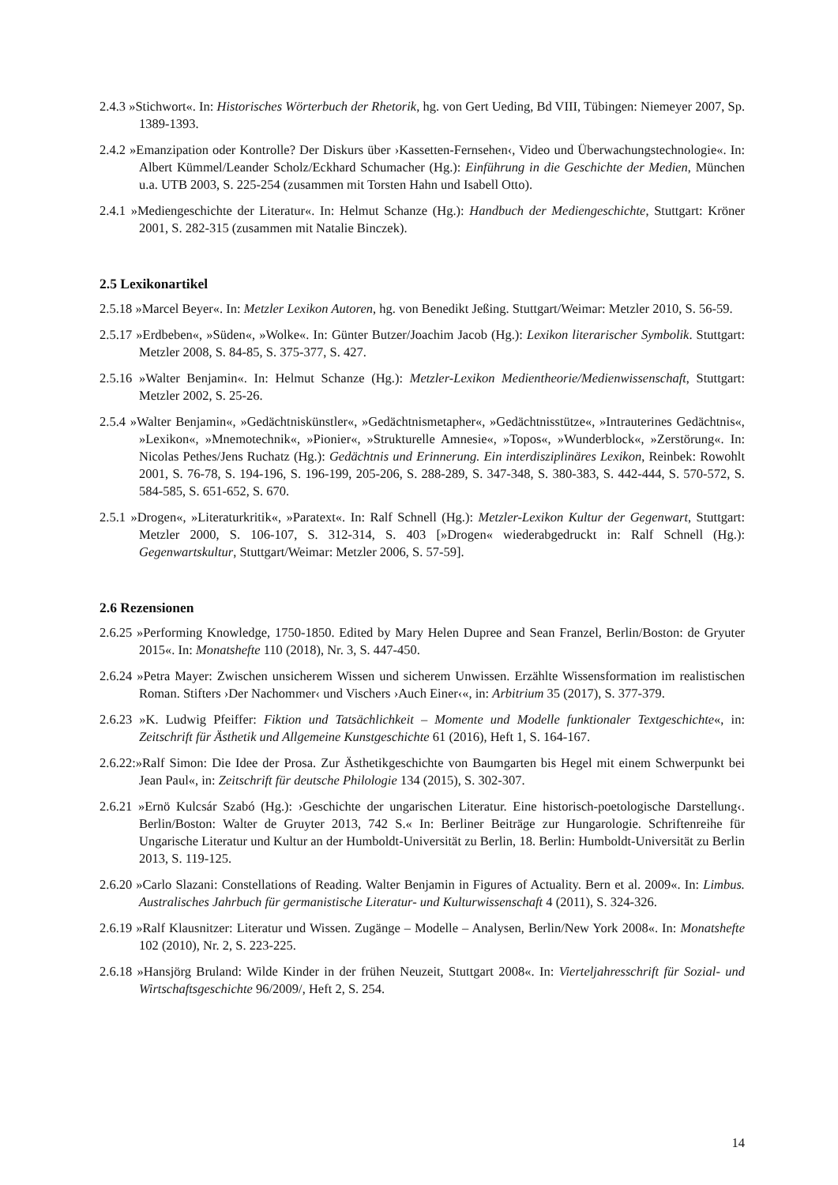2.4.3 »Stichwort«. In: Historisches Wörterbuch der Rhetorik, hg. von Gert Ueding, Bd VIII, Tübingen: Niemeyer 2007, Sp. 1389-1393.
2.4.2 »Emanzipation oder Kontrolle? Der Diskurs über ›Kassetten-Fernsehen‹, Video und Überwachungstechnologie«. In: Albert Kümmel/Leander Scholz/Eckhard Schumacher (Hg.): Einführung in die Geschichte der Medien, München u.a. UTB 2003, S. 225-254 (zusammen mit Torsten Hahn und Isabell Otto).
2.4.1 »Mediengeschichte der Literatur«. In: Helmut Schanze (Hg.): Handbuch der Mediengeschichte, Stuttgart: Kröner 2001, S. 282-315 (zusammen mit Natalie Binczek).
2.5 Lexikonartikel
2.5.18 »Marcel Beyer«. In: Metzler Lexikon Autoren, hg. von Benedikt Jeßing. Stuttgart/Weimar: Metzler 2010, S. 56-59.
2.5.17 »Erdbeben«, »Süden«, »Wolke«. In: Günter Butzer/Joachim Jacob (Hg.): Lexikon literarischer Symbolik. Stuttgart: Metzler 2008, S. 84-85, S. 375-377, S. 427.
2.5.16 »Walter Benjamin«. In: Helmut Schanze (Hg.): Metzler-Lexikon Medientheorie/Medienwissenschaft, Stuttgart: Metzler 2002, S. 25-26.
2.5.4 »Walter Benjamin«, »Gedächtniskünstler«, »Gedächtnismetapher«, »Gedächtnisstütze«, »Intrauterines Gedächtnis«, »Lexikon«, »Mnemotechnik«, »Pionier«, »Strukturelle Amnesie«, »Topos«, »Wunderblock«, »Zerstörung«. In: Nicolas Pethes/Jens Ruchatz (Hg.): Gedächtnis und Erinnerung. Ein interdisziplinäres Lexikon, Reinbek: Rowohlt 2001, S. 76-78, S. 194-196, S. 196-199, 205-206, S. 288-289, S. 347-348, S. 380-383, S. 442-444, S. 570-572, S. 584-585, S. 651-652, S. 670.
2.5.1 »Drogen«, »Literaturkritik«, »Paratext«. In: Ralf Schnell (Hg.): Metzler-Lexikon Kultur der Gegenwart, Stuttgart: Metzler 2000, S. 106-107, S. 312-314, S. 403 [»Drogen« wiederabgedruckt in: Ralf Schnell (Hg.): Gegenwartskultur, Stuttgart/Weimar: Metzler 2006, S. 57-59].
2.6 Rezensionen
2.6.25 »Performing Knowledge, 1750-1850. Edited by Mary Helen Dupree and Sean Franzel, Berlin/Boston: de Gryuter 2015«. In: Monatshefte 110 (2018), Nr. 3, S. 447-450.
2.6.24 »Petra Mayer: Zwischen unsicherem Wissen und sicherem Unwissen. Erzählte Wissensformation im realistischen Roman. Stifters ›Der Nachommer‹ und Vischers ›Auch Einer‹«, in: Arbitrium 35 (2017), S. 377-379.
2.6.23 »K. Ludwig Pfeiffer: Fiktion und Tatsächlichkeit – Momente und Modelle funktionaler Textgeschichte«, in: Zeitschrift für Ästhetik und Allgemeine Kunstgeschichte 61 (2016), Heft 1, S. 164-167.
2.6.22:»Ralf Simon: Die Idee der Prosa. Zur Ästhetikgeschichte von Baumgarten bis Hegel mit einem Schwerpunkt bei Jean Paul«, in: Zeitschrift für deutsche Philologie 134 (2015), S. 302-307.
2.6.21 »Ernö Kulcsár Szabó (Hg.): ›Geschichte der ungarischen Literatur. Eine historisch-poetologische Darstellung‹. Berlin/Boston: Walter de Gruyter 2013, 742 S.« In: Berliner Beiträge zur Hungarologie. Schriftenreihe für Ungarische Literatur und Kultur an der Humboldt-Universität zu Berlin, 18. Berlin: Humboldt-Universität zu Berlin 2013, S. 119-125.
2.6.20 »Carlo Slazani: Constellations of Reading. Walter Benjamin in Figures of Actuality. Bern et al. 2009«. In: Limbus. Australisches Jahrbuch für germanistische Literatur- und Kulturwissenschaft 4 (2011), S. 324-326.
2.6.19 »Ralf Klausnitzer: Literatur und Wissen. Zugänge – Modelle – Analysen, Berlin/New York 2008«. In: Monatshefte 102 (2010), Nr. 2, S. 223-225.
2.6.18 »Hansjörg Bruland: Wilde Kinder in der frühen Neuzeit, Stuttgart 2008«. In: Vierteljahresschrift für Sozial- und Wirtschaftsgeschichte 96/2009/, Heft 2, S. 254.
14